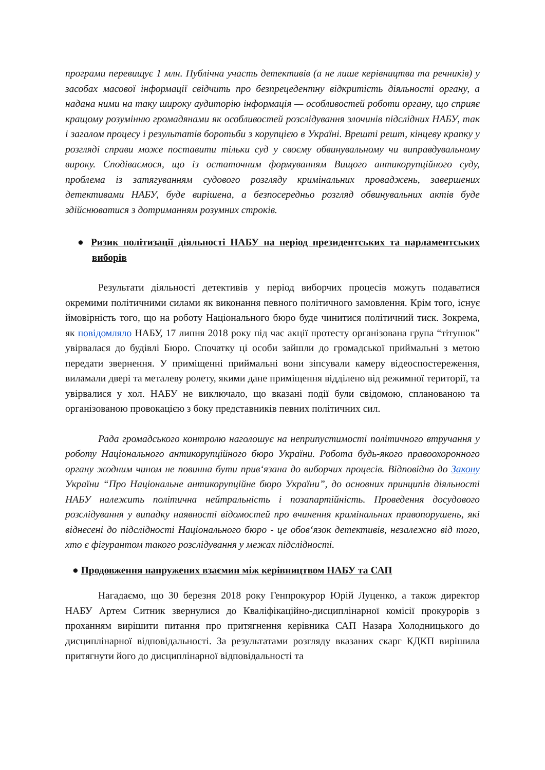програми перевищує 1 млн. Публічна участь детективів (а не лише керівництва та речників) у засобах масової інформації свідчить про безпрецедентну відкритість діяльності органу, а надана ними на таку широку аудиторію інформація — особливостей роботи органу, що сприяє кращому розумінню громадянами як особливостей розслідування злочинів підслідних НАБУ, так і загалом процесу і результатів боротьби з корупцією в Україні. Врешті решт, кінцеву крапку у розгляді справи може поставити тільки суд у своєму обвинувальному чи виправдувальному вироку. Сподіваємося, що із остаточним формуванням Вищого антикорупційного суду, проблема із затягуванням судового розгляду кримінальних проваджень, завершених детективами НАБУ, буде вирішена, а безпосередньо розгляд обвинувальних актів буде здійснюватися з дотриманням розумних строків.
● Ризик політизації діяльності НАБУ на період президентських та парламентських виборів
Результати діяльності детективів у період виборчих процесів можуть подаватися окремими політичними силами як виконання певного політичного замовлення. Крім того, існує ймовірність того, що на роботу Національного бюро буде чинитися політичний тиск. Зокрема, як повідомляло НАБУ, 17 липня 2018 року під час акції протесту організована група “тітушок” увірвалася до будівлі Бюро. Спочатку ці особи зайшли до громадської приймальні з метою передати звернення. У приміщенні приймальні вони зіпсували камеру відеоспостереження, виламали двері та металеву ролету, якими дане приміщення відділено від режимної території, та увірвалися у хол. НАБУ не виключало, що вказані події були свідомою, спланованою та організованою провокацією з боку представників певних політичних сил.
Рада громадського контролю наголошує на неприпустимості політичного втручання у роботу Національного антикорупційного бюро України. Робота будь-якого правоохоронного органу жодним чином не повинна бути прив‘язана до виборчих процесів. Відповідно до Закону України “Про Національне антикорупційне бюро України”, до основних принципів діяльності НАБУ належить політична нейтральність і позапартійність. Проведення досудового розслідування у випадку наявності відомостей про вчинення кримінальних правопорушень, які віднесені до підслідності Національного бюро - це обов‘язок детективів, незалежно від того, хто є фігурантом такого розслідування у межах підслідності.
● Продовження напружених взаємин між керівництвом НАБУ та САП
Нагадаємо, що 30 березня 2018 року Генпрокурор Юрій Луценко, а також директор НАБУ Артем Ситник звернулися до Кваліфікаційно-дисциплінарної комісії прокурорів з проханням вирішити питання про притягнення керівника САП Назара Холодницького до дисциплінарної відповідальності. За результатами розгляду вказаних скарг КДКП вирішила притягнути його до дисциплінарної відповідальності та